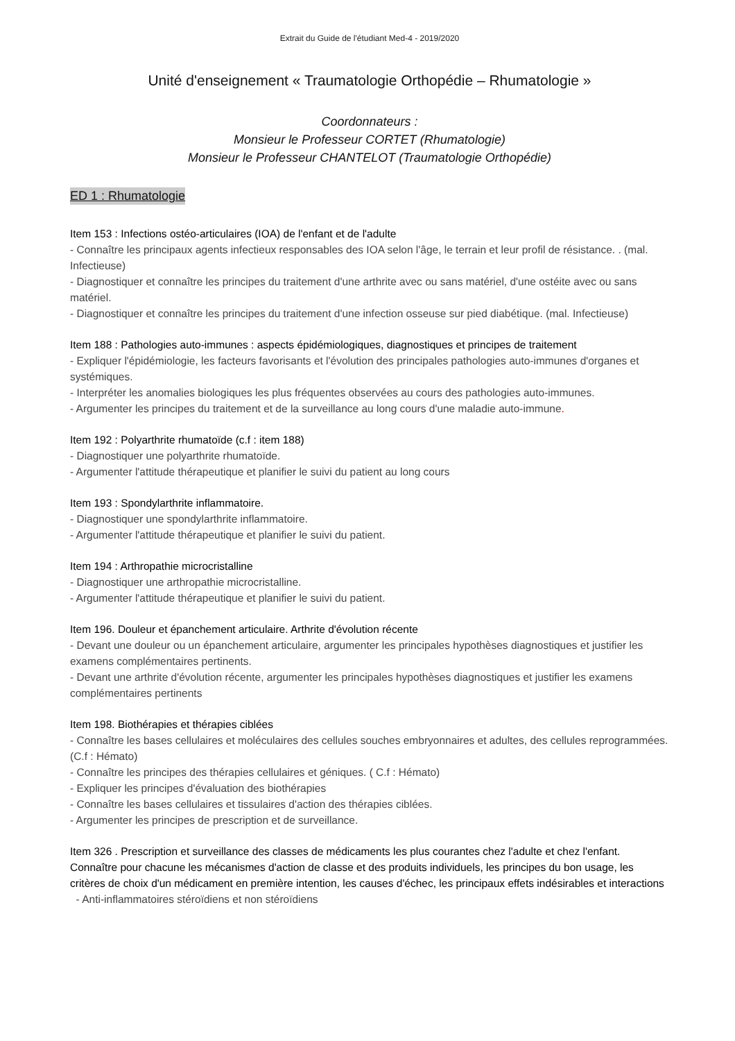Extrait du Guide de l'étudiant Med-4 - 2019/2020
Unité d'enseignement « Traumatologie Orthopédie – Rhumatologie »
Coordonnateurs :
Monsieur le Professeur CORTET (Rhumatologie)
Monsieur le Professeur CHANTELOT (Traumatologie Orthopédie)
ED 1 : Rhumatologie
Item 153 : Infections ostéo-articulaires (IOA) de l'enfant et de l'adulte
- Connaître les principaux agents infectieux responsables des IOA selon l'âge, le terrain et leur profil de résistance. . (mal. Infectieuse)
- Diagnostiquer et connaître les principes du traitement d'une arthrite avec ou sans matériel, d'une ostéite avec ou sans matériel.
- Diagnostiquer et connaître les principes du traitement d'une infection osseuse sur pied diabétique. (mal. Infectieuse)
Item 188 : Pathologies auto-immunes : aspects épidémiologiques, diagnostiques et principes de traitement
- Expliquer l'épidémiologie, les facteurs favorisants et l'évolution des principales pathologies auto-immunes d'organes et systémiques.
- Interpréter les anomalies biologiques les plus fréquentes observées au cours des pathologies auto-immunes.
- Argumenter les principes du traitement et de la surveillance au long cours d'une maladie auto-immune.
Item 192 : Polyarthrite rhumatoïde (c.f : item 188)
- Diagnostiquer une polyarthrite rhumatoïde.
- Argumenter l'attitude thérapeutique et planifier le suivi du patient au long cours
Item 193 : Spondylarthrite inflammatoire.
- Diagnostiquer une spondylarthrite inflammatoire.
- Argumenter l'attitude thérapeutique et planifier le suivi du patient.
Item 194 : Arthropathie microcristalline
- Diagnostiquer une arthropathie microcristalline.
- Argumenter l'attitude thérapeutique et planifier le suivi du patient.
Item 196. Douleur et épanchement articulaire. Arthrite d'évolution récente
- Devant une douleur ou un épanchement articulaire, argumenter les principales hypothèses diagnostiques et justifier les examens complémentaires pertinents.
- Devant une arthrite d'évolution récente, argumenter les principales hypothèses diagnostiques et justifier les examens complémentaires pertinents
Item 198. Biothérapies et thérapies ciblées
- Connaître les bases cellulaires et moléculaires des cellules souches embryonnaires et adultes, des cellules reprogrammées. (C.f : Hémato)
- Connaître les principes des thérapies cellulaires et géniques. ( C.f : Hémato)
- Expliquer les principes d'évaluation des biothérapies
- Connaître les bases cellulaires et tissulaires d'action des thérapies ciblées.
- Argumenter les principes de prescription et de surveillance.
Item 326 . Prescription et surveillance des classes de médicaments les plus courantes chez l'adulte et chez l'enfant. Connaître pour chacune les mécanismes d'action de classe et des produits individuels, les principes du bon usage, les critères de choix d'un médicament en première intention, les causes d'échec, les principaux effets indésirables et interactions
- Anti-inflammatoires stéroïdiens et non stéroïdiens